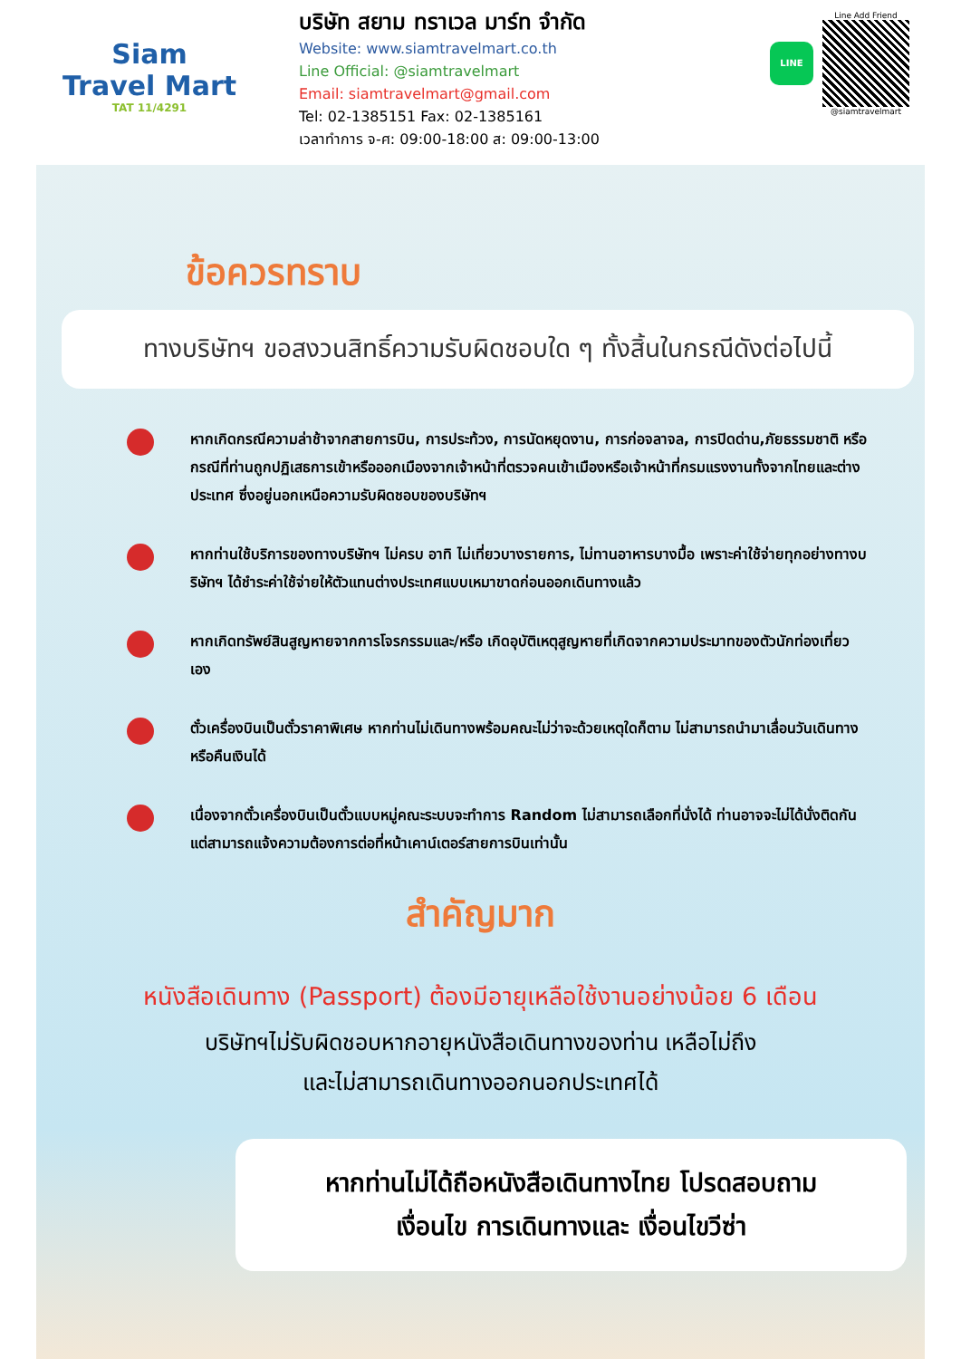Siam
Travel Mart
TAT 11/4291
บริษัท สยาม ทราเวล มาร์ท จำกัด
Website: www.siamtravelmart.co.th
Line Official: @siamtravelmart
Email: siamtravelmart@gmail.com
Tel: 02-1385151 Fax: 02-1385161
เวลาทำการ จ-ศ: 09:00-18:00 ส: 09:00-13:00
LINE
Line Add Friend
@siamtravelmart
ข้อควรทราบ
ทางบริษัทฯ ขอสงวนสิทธิ์ความรับผิดชอบใด ๆ ทั้งสิ้นในกรณีดังต่อไปนี้
หากเกิดกรณีความล่าช้าจากสายการบิน, การประท้วง, การนัดหยุดงาน, การก่อจลาจล, การปิดด่าน,ภัยธรรมชาติ หรือกรณีที่ท่านถูกปฏิเสธการเข้าหรือออกเมืองจากเจ้าหน้าที่ตรวจคนเข้าเมืองหรือเจ้าหน้าที่กรมแรงงานทั้งจากไทยและต่างประเทศ ซึ่งอยู่นอกเหนือความรับผิดชอบของบริษัทฯ
หากท่านใช้บริการของทางบริษัทฯ ไม่ครบ อาทิ ไม่เที่ยวบางรายการ, ไม่ทานอาหารบางมื้อ เพราะค่าใช้จ่ายทุกอย่างทางบริษัทฯ ได้ชำระค่าใช้จ่ายให้ตัวแทนต่างประเทศแบบเหมาขาดก่อนออกเดินทางแล้ว
หากเกิดทรัพย์สินสูญหายจากการโจรกรรมและ/หรือ เกิดอุบัติเหตุสูญหายที่เกิดจากความประมาทของตัวนักท่องเที่ยวเอง
ตั๋วเครื่องบินเป็นตั๋วราคาพิเศษ หากท่านไม่เดินทางพร้อมคณะไม่ว่าจะด้วยเหตุใดก็ตาม ไม่สามารถนำมาเลื่อนวันเดินทางหรือคืนเงินได้
เนื่องจากตั๋วเครื่องบินเป็นตั๋วแบบหมู่คณะระบบจะทำการ Random ไม่สามารถเลือกที่นั่งได้ ท่านอาจจะไม่ได้นั่งติดกัน แต่สามารถแจ้งความต้องการต่อที่หน้าเคาน์เตอร์สายการบินเท่านั้น
สำคัญมาก
หนังสือเดินทาง (Passport) ต้องมีอายุเหลือใช้งานอย่างน้อย 6 เดือน
บริษัทฯไม่รับผิดชอบหากอายุหนังสือเดินทางของท่าน เหลือไม่ถึง
และไม่สามารถเดินทางออกนอกประเทศได้
หากท่านไม่ได้ถือหนังสือเดินทางไทย โปรดสอบถาม
เงื่อนไข การเดินทางและ เงื่อนไขวีซ่า